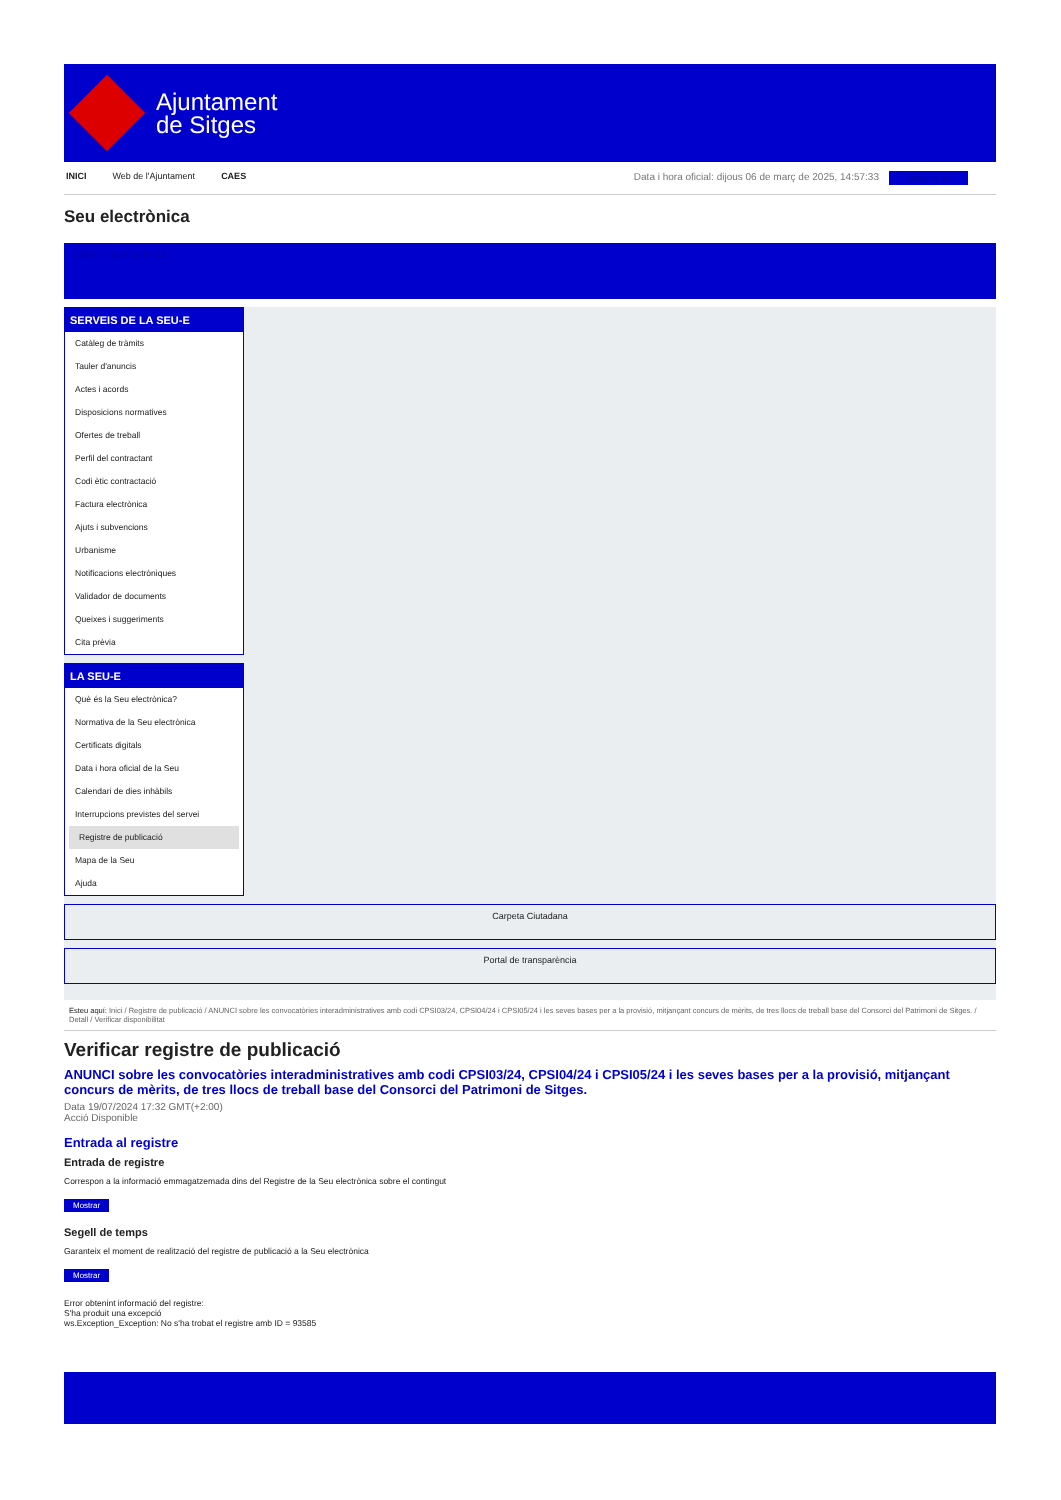Ajuntament
de Sitges
INICI Web de l'Ajuntament CAES Data i hora oficial: dijous 06 de març de 2025, 14:57:33 Directorios
Seu electrònica
Obtenir còpia autèntica
SERVEIS DE LA SEU-E
Catàleg de tràmits
Tauler d'anuncis
Actes i acords
Disposicions normatives
Ofertes de treball
Perfil del contractant
Codi ètic contractació
Factura electrònica
Ajuts i subvencions
Urbanisme
Notificacions electròniques
Validador de documents
Queixes i suggeriments
Cita prèvia
LA SEU-E
Què és la Seu electrònica?
Normativa de la Seu electrònica
Certificats digitals
Data i hora oficial de la Seu
Calendari de dies inhàbils
Interrupcions previstes del servei
Registre de publicació
Mapa de la Seu
Ajuda
Carpeta Ciutadana
Portal de transparència
Esteu aquí: Inici / Registre de publicació / ANUNCI sobre les convocatòries interadministratives amb codi CPSI03/24, CPSI04/24 i CPSI05/24 i les seves bases per a la provisió, mitjançant concurs de mèrits, de tres llocs de treball base del Consorci del Patrimoni de Sitges. / Detall / Verificar disponibilitat
Verificar registre de publicació
ANUNCI sobre les convocatòries interadministratives amb codi CPSI03/24, CPSI04/24 i CPSI05/24 i les seves bases per a la provisió, mitjançant concurs de mèrits, de tres llocs de treball base del Consorci del Patrimoni de Sitges.
Data 19/07/2024 17:32 GMT(+2:00)
Acció Disponible
Entrada al registre
Entrada de registre
Correspon a la informació emmagatzemada dins del Registre de la Seu electrònica sobre el contingut
Mostrar
Segell de temps
Garanteix el moment de realització del registre de publicació a la Seu electrònica
Mostrar
Error obtenint informació del registre:
S'ha produit una excepció
ws.Exception_Exception: No s'ha trobat el registre amb ID = 93585